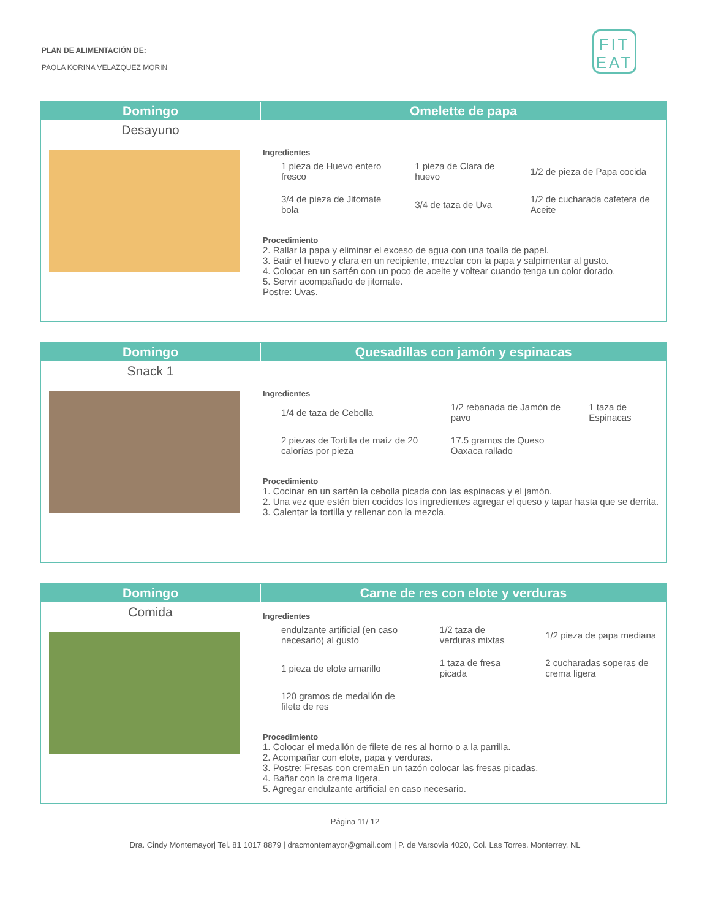PLAN DE ALIMENTACIÓN DE:
PAOLA KORINA VELAZQUEZ MORIN
FIT
EAT
Domingo Omelette de papa
Desayuno
Ingredientes
| 1 pieza de Huevo entero fresco | 1 pieza de Clara de huevo | 1/2 de pieza de Papa cocida |
| 3/4 de pieza de Jitomate bola | 3/4 de taza de Uva | 1/2 de cucharada cafetera de Aceite |
Procedimiento
2. Rallar la papa y eliminar el exceso de agua con una toalla de papel.
3. Batir el huevo y clara en un recipiente, mezclar con la papa y salpimentar al gusto.
4. Colocar en un sartén con un poco de aceite y voltear cuando tenga un color dorado.
5. Servir acompañado de jitomate.
Postre: Uvas.
Domingo Quesadillas con jamón y espinacas
Snack 1
Ingredientes
| 1/4 de taza de Cebolla | 1/2 rebanada de Jamón de pavo | 1 taza de Espinacas |
| 2 piezas de Tortilla de maíz de 20 calorías por pieza | 17.5 gramos de Queso Oaxaca rallado | |
Procedimiento
1. Cocinar en un sartén la cebolla picada con las espinacas y el jamón.
2. Una vez que estén bien cocidos los ingredientes agregar el queso y tapar hasta que se derrita.
3. Calentar la tortilla y rellenar con la mezcla.
Domingo Carne de res con elote y verduras
Comida
Ingredientes
| endulzante artificial (en caso necesario) al gusto | 1/2 taza de verduras mixtas | 1/2 pieza de papa mediana |
| 1 pieza de elote amarillo | 1 taza de fresa picada | 2 cucharadas soperas de crema ligera |
| 120 gramos de medallón de filete de res | | |
Procedimiento
1. Colocar el medallón de filete de res al horno o a la parrilla.
2. Acompañar con elote, papa y verduras.
3. Postre: Fresas con cremaEn un tazón colocar las fresas picadas.
4. Bañar con la crema ligera.
5. Agregar endulzante artificial en caso necesario.
Página 11/ 12
Dra. Cindy Montemayor| Tel. 81 1017 8879 | dracmontemayor@gmail.com | P. de Varsovia 4020, Col. Las Torres. Monterrey, NL